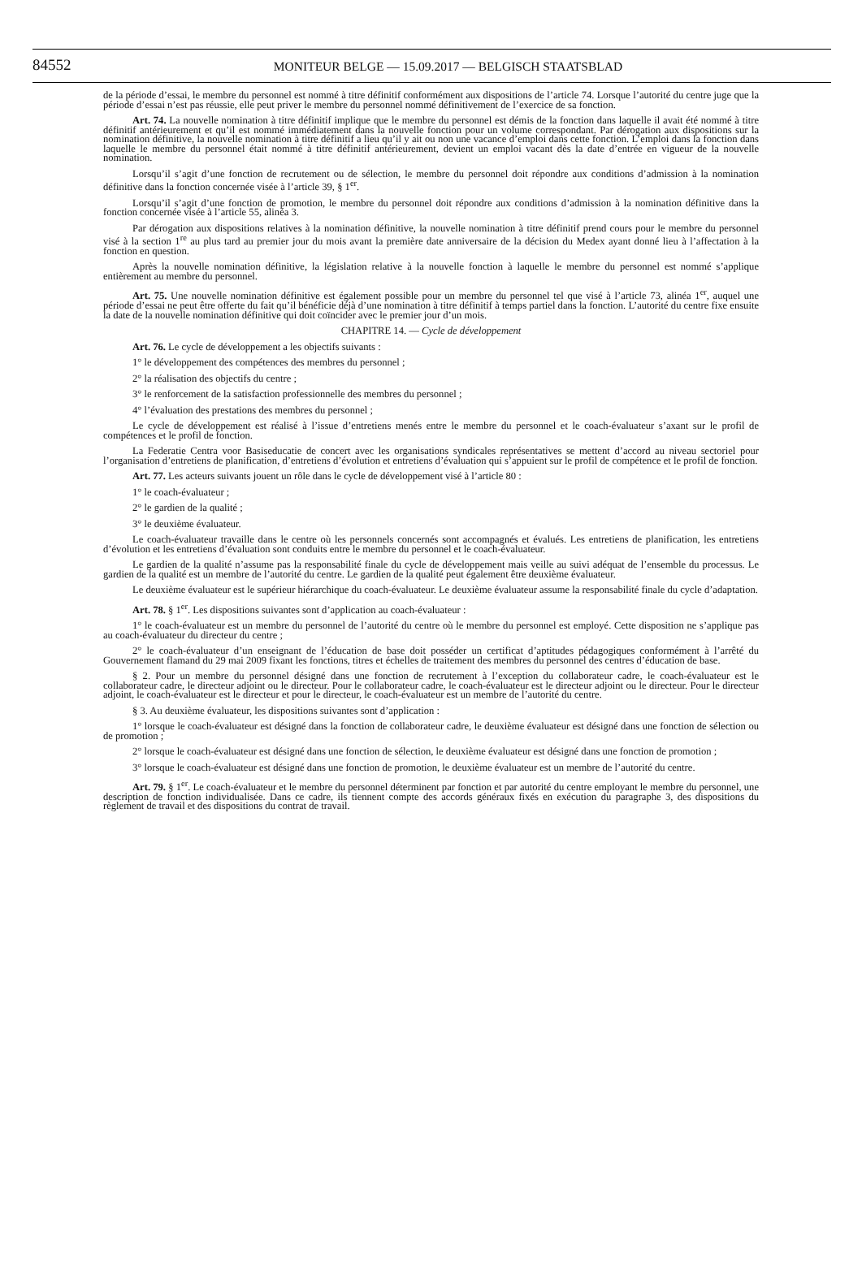84552
MONITEUR BELGE — 15.09.2017 — BELGISCH STAATSBLAD
de la période d’essai, le membre du personnel est nommé à titre définitif conformément aux dispositions de l’article 74. Lorsque l’autorité du centre juge que la période d’essai n’est pas réussie, elle peut priver le membre du personnel nommé définitivement de l’exercice de sa fonction.
Art. 74. La nouvelle nomination à titre définitif implique que le membre du personnel est démis de la fonction dans laquelle il avait été nommé à titre définitif antérieurement et qu’il est nommé immédiatement dans la nouvelle fonction pour un volume correspondant. Par dérogation aux dispositions sur la nomination définitive, la nouvelle nomination à titre définitif a lieu qu’il y ait ou non une vacance d’emploi dans cette fonction. L’emploi dans la fonction dans laquelle le membre du personnel était nommé à titre définitif antérieurement, devient un emploi vacant dès la date d’entrée en vigueur de la nouvelle nomination.
Lorsqu’il s’agit d’une fonction de recrutement ou de sélection, le membre du personnel doit répondre aux conditions d’admission à la nomination définitive dans la fonction concernée visée à l’article 39, § 1<sup>er</sup>.
Lorsqu’il s’agit d’une fonction de promotion, le membre du personnel doit répondre aux conditions d’admission à la nomination définitive dans la fonction concernée visée à l’article 55, alinéa 3.
Par dérogation aux dispositions relatives à la nomination définitive, la nouvelle nomination à titre définitif prend cours pour le membre du personnel visé à la section 1<sup>re</sup> au plus tard au premier jour du mois avant la première date anniversaire de la décision du Medex ayant donné lieu à l’affectation à la fonction en question.
Après la nouvelle nomination définitive, la législation relative à la nouvelle fonction à laquelle le membre du personnel est nommé s’applique entièrement au membre du personnel.
Art. 75. Une nouvelle nomination définitive est également possible pour un membre du personnel tel que visé à l’article 73, alinéa 1<sup>er</sup>, auquel une période d’essai ne peut être offerte du fait qu’il bénéficie déjà d’une nomination à titre définitif à temps partiel dans la fonction. L’autorité du centre fixe ensuite la date de la nouvelle nomination définitive qui doit coïncider avec le premier jour d’un mois.
CHAPITRE 14. — Cycle de développement
Art. 76. Le cycle de développement a les objectifs suivants :
1° le développement des compétences des membres du personnel ;
2° la réalisation des objectifs du centre ;
3° le renforcement de la satisfaction professionnelle des membres du personnel ;
4° l’évaluation des prestations des membres du personnel ;
Le cycle de développement est réalisé à l’issue d’entretiens menés entre le membre du personnel et le coach-évaluateur s’axant sur le profil de compétences et le profil de fonction.
La Federatie Centra voor Basiseducatie de concert avec les organisations syndicales représentatives se mettent d’accord au niveau sectoriel pour l’organisation d’entretiens de planification, d’entretiens d’évolution et entretiens d’évaluation qui s’appuient sur le profil de compétence et le profil de fonction.
Art. 77. Les acteurs suivants jouent un rôle dans le cycle de développement visé à l’article 80 :
1° le coach-évaluateur ;
2° le gardien de la qualité ;
3° le deuxième évaluateur.
Le coach-évaluateur travaille dans le centre où les personnels concernés sont accompagnés et évalués. Les entretiens de planification, les entretiens d’évolution et les entretiens d’évaluation sont conduits entre le membre du personnel et le coach-évaluateur.
Le gardien de la qualité n’assume pas la responsabilité finale du cycle de développement mais veille au suivi adéquat de l’ensemble du processus. Le gardien de la qualité est un membre de l’autorité du centre. Le gardien de la qualité peut également être deuxième évaluateur.
Le deuxième évaluateur est le supérieur hiérarchique du coach-évaluateur. Le deuxième évaluateur assume la responsabilité finale du cycle d’adaptation.
Art. 78. § 1<sup>er</sup>. Les dispositions suivantes sont d’application au coach-évaluateur :
1° le coach-évaluateur est un membre du personnel de l’autorité du centre où le membre du personnel est employé. Cette disposition ne s’applique pas au coach-évaluateur du directeur du centre ;
2° le coach-évaluateur d’un enseignant de l’éducation de base doit posséder un certificat d’aptitudes pédagogiques conformément à l’arrêté du Gouvernement flamand du 29 mai 2009 fixant les fonctions, titres et échelles de traitement des membres du personnel des centres d’éducation de base.
§ 2. Pour un membre du personnel désigné dans une fonction de recrutement à l’exception du collaborateur cadre, le coach-évaluateur est le collaborateur cadre, le directeur adjoint ou le directeur. Pour le collaborateur cadre, le coach-évaluateur est le directeur adjoint ou le directeur. Pour le directeur adjoint, le coach-évaluateur est le directeur et pour le directeur, le coach-évaluateur est un membre de l’autorité du centre.
§ 3. Au deuxième évaluateur, les dispositions suivantes sont d’application :
1° lorsque le coach-évaluateur est désigné dans la fonction de collaborateur cadre, le deuxième évaluateur est désigné dans une fonction de sélection ou de promotion ;
2° lorsque le coach-évaluateur est désigné dans une fonction de sélection, le deuxième évaluateur est désigné dans une fonction de promotion ;
3° lorsque le coach-évaluateur est désigné dans une fonction de promotion, le deuxième évaluateur est un membre de l’autorité du centre.
Art. 79. § 1<sup>er</sup>. Le coach-évaluateur et le membre du personnel déterminent par fonction et par autorité du centre employant le membre du personnel, une description de fonction individualisée. Dans ce cadre, ils tiennent compte des accords généraux fixés en exécution du paragraphe 3, des dispositions du règlement de travail et des dispositions du contrat de travail.